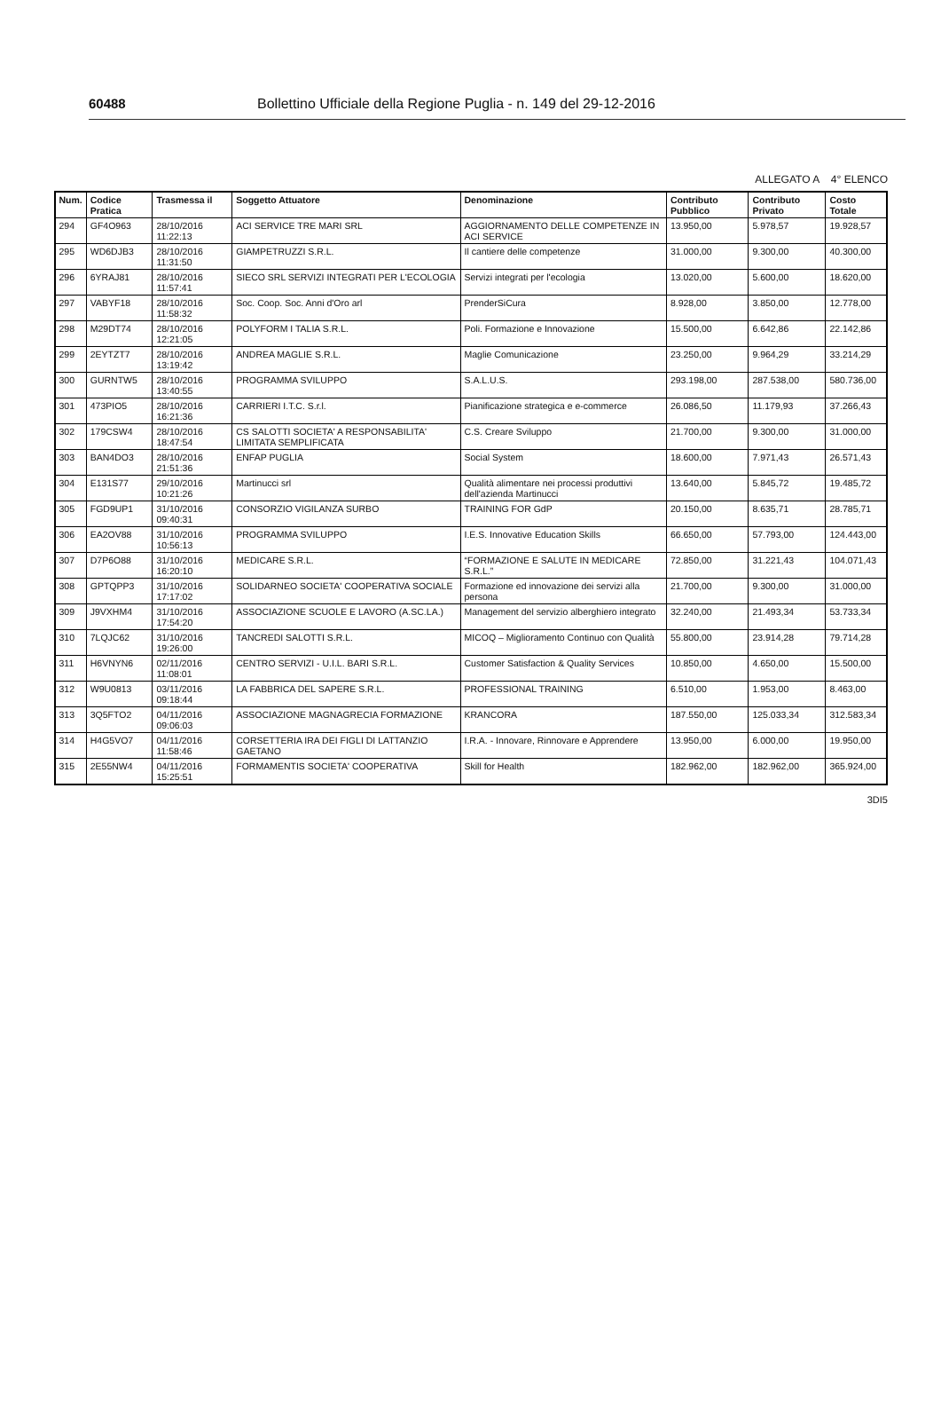60488 Bollettino Ufficiale della Regione Puglia - n. 149 del 29-12-2016
ALLEGATO A 4° ELENCO
| Num. | Codice Pratica | Trasmessa il | Soggetto Attuatore | Denominazione | Contributo Pubblico | Contributo Privato | Costo Totale |
| --- | --- | --- | --- | --- | --- | --- | --- |
| 294 | GF4O963 | 28/10/2016 11:22:13 | ACI SERVICE TRE MARI SRL | AGGIORNAMENTO DELLE COMPETENZE IN ACI SERVICE | 13.950,00 | 5.978,57 | 19.928,57 |
| 295 | WD6DJB3 | 28/10/2016 11:31:50 | GIAMPETRUZZI S.R.L. | Il cantiere delle competenze | 31.000,00 | 9.300,00 | 40.300,00 |
| 296 | 6YRAJ81 | 28/10/2016 11:57:41 | SIECO SRL SERVIZI INTEGRATI PER L'ECOLOGIA | Servizi integrati per l'ecologia | 13.020,00 | 5.600,00 | 18.620,00 |
| 297 | VABYF18 | 28/10/2016 11:58:32 | Soc. Coop. Soc. Anni d'Oro arl | PrenderSiCura | 8.928,00 | 3.850,00 | 12.778,00 |
| 298 | M29DT74 | 28/10/2016 12:21:05 | POLYFORM I TALIA S.R.L. | Poli. Formazione e Innovazione | 15.500,00 | 6.642,86 | 22.142,86 |
| 299 | 2EYTZT7 | 28/10/2016 13:19:42 | ANDREA MAGLIE S.R.L. | Maglie Comunicazione | 23.250,00 | 9.964,29 | 33.214,29 |
| 300 | GURNTW5 | 28/10/2016 13:40:55 | PROGRAMMA SVILUPPO | S.A.L.U.S. | 293.198,00 | 287.538,00 | 580.736,00 |
| 301 | 473PIO5 | 28/10/2016 16:21:36 | CARRIERI I.T.C. S.r.l. | Pianificazione strategica e e-commerce | 26.086,50 | 11.179,93 | 37.266,43 |
| 302 | 179CSW4 | 28/10/2016 18:47:54 | CS SALOTTI SOCIETA' A RESPONSABILITA' LIMITATA SEMPLIFICATA | C.S. Creare Sviluppo | 21.700,00 | 9.300,00 | 31.000,00 |
| 303 | BAN4DO3 | 28/10/2016 21:51:36 | ENFAP PUGLIA | Social System | 18.600,00 | 7.971,43 | 26.571,43 |
| 304 | E131S77 | 29/10/2016 10:21:26 | Martinucci srl | Qualità alimentare nei processi produttivi dell'azienda Martinucci | 13.640,00 | 5.845,72 | 19.485,72 |
| 305 | FGD9UP1 | 31/10/2016 09:40:31 | CONSORZIO VIGILANZA SURBO | TRAINING FOR GdP | 20.150,00 | 8.635,71 | 28.785,71 |
| 306 | EA2OV88 | 31/10/2016 10:56:13 | PROGRAMMA SVILUPPO | I.E.S. Innovative Education Skills | 66.650,00 | 57.793,00 | 124.443,00 |
| 307 | D7P6O88 | 31/10/2016 16:20:10 | MEDICARE S.R.L. | “FORMAZIONE E SALUTE IN MEDICARE S.R.L.” | 72.850,00 | 31.221,43 | 104.071,43 |
| 308 | GPTQPP3 | 31/10/2016 17:17:02 | SOLIDARNEO SOCIETA' COOPERATIVA SOCIALE | Formazione ed innovazione dei servizi alla persona | 21.700,00 | 9.300,00 | 31.000,00 |
| 309 | J9VXHM4 | 31/10/2016 17:54:20 | ASSOCIAZIONE SCUOLE E LAVORO (A.SC.LA.) | Management del servizio alberghiero integrato | 32.240,00 | 21.493,34 | 53.733,34 |
| 310 | 7LQJC62 | 31/10/2016 19:26:00 | TANCREDI SALOTTI S.R.L. | MICOQ – Miglioramento Continuo con Qualità | 55.800,00 | 23.914,28 | 79.714,28 |
| 311 | H6VNYN6 | 02/11/2016 11:08:01 | CENTRO SERVIZI - U.I.L. BARI S.R.L. | Customer Satisfaction & Quality Services | 10.850,00 | 4.650,00 | 15.500,00 |
| 312 | W9U0813 | 03/11/2016 09:18:44 | LA FABBRICA DEL SAPERE S.R.L. | PROFESSIONAL TRAINING | 6.510,00 | 1.953,00 | 8.463,00 |
| 313 | 3Q5FTO2 | 04/11/2016 09:06:03 | ASSOCIAZIONE MAGNAGRECIA FORMAZIONE | KRANCORA | 187.550,00 | 125.033,34 | 312.583,34 |
| 314 | H4G5VO7 | 04/11/2016 11:58:46 | CORSETTERIA IRA DEI FIGLI DI LATTANZIO GAETANO | I.R.A. - Innovare, Rinnovare e Apprendere | 13.950,00 | 6.000,00 | 19.950,00 |
| 315 | 2E55NW4 | 04/11/2016 15:25:51 | FORMAMENTIS SOCIETA' COOPERATIVA | Skill for Health | 182.962,00 | 182.962,00 | 365.924,00 |
3DI5